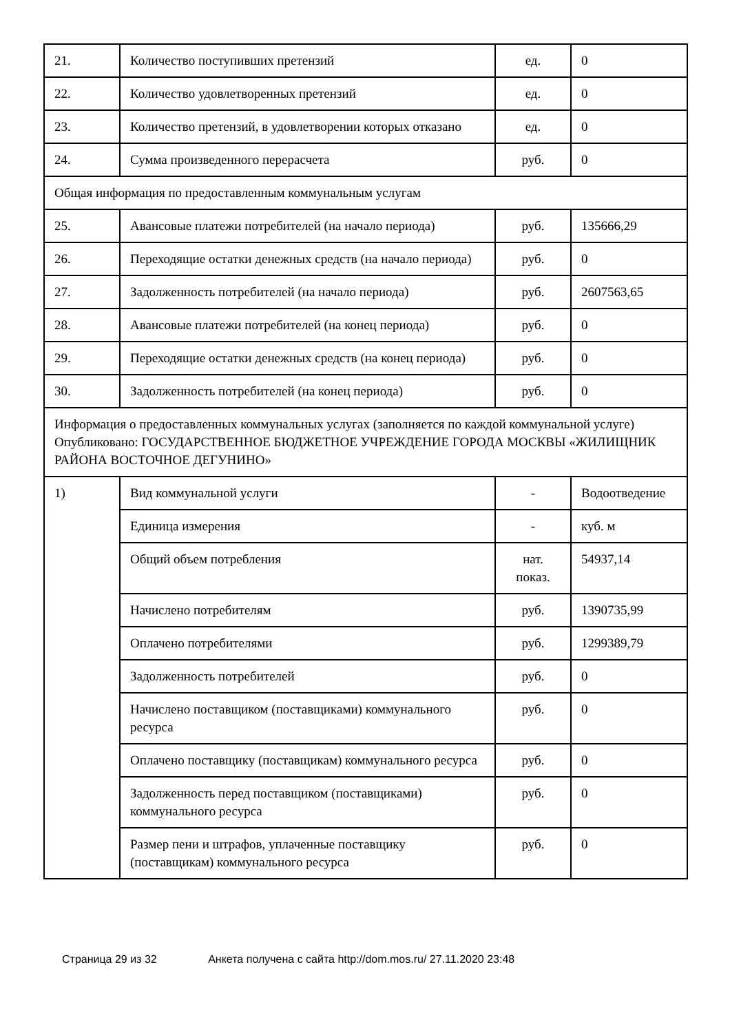| 21. | Количество поступивших претензий | ед. | 0 |
| 22. | Количество удовлетворенных претензий | ед. | 0 |
| 23. | Количество претензий, в удовлетворении которых отказано | ед. | 0 |
| 24. | Сумма произведенного перерасчета | руб. | 0 |
| Общая информация по предоставленным коммунальным услугам | | | |
| 25. | Авансовые платежи потребителей (на начало периода) | руб. | 135666,29 |
| 26. | Переходящие остатки денежных средств (на начало периода) | руб. | 0 |
| 27. | Задолженность потребителей (на начало периода) | руб. | 2607563,65 |
| 28. | Авансовые платежи потребителей (на конец периода) | руб. | 0 |
| 29. | Переходящие остатки денежных средств (на конец периода) | руб. | 0 |
| 30. | Задолженность потребителей (на конец периода) | руб. | 0 |
| Информация о предоставленных коммунальных услугах (заполняется по каждой коммунальной услуге) Опубликовано: ГОСУДАРСТВЕННОЕ БЮДЖЕТНОЕ УЧРЕЖДЕНИЕ ГОРОДА МОСКВЫ «ЖИЛИЩНИК РАЙОНА ВОСТОЧНОЕ ДЕГУНИНО» | | | |
| 1) | Вид коммунальной услуги | - | Водоотведение |
| | Единица измерения | - | куб. м |
| | Общий объем потребления | нат. показ. | 54937,14 |
| | Начислено потребителям | руб. | 1390735,99 |
| | Оплачено потребителями | руб. | 1299389,79 |
| | Задолженность потребителей | руб. | 0 |
| | Начислено поставщиком (поставщиками) коммунального ресурса | руб. | 0 |
| | Оплачено поставщику (поставщикам) коммунального ресурса | руб. | 0 |
| | Задолженность перед поставщиком (поставщиками) коммунального ресурса | руб. | 0 |
| | Размер пени и штрафов, уплаченные поставщику (поставщикам) коммунального ресурса | руб. | 0 |
Страница 29 из 32 Анкета получена с сайта http://dom.mos.ru/ 27.11.2020 23:48